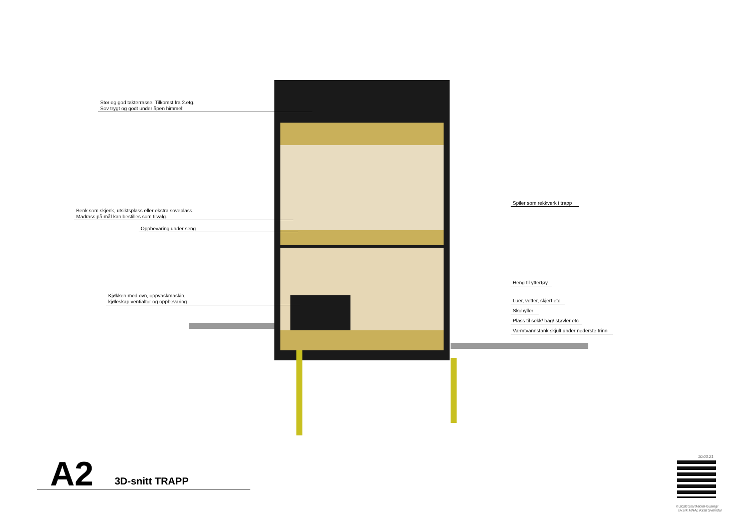Stor og god takterrasse. Tilkomst fra 2.etg.
Sov trygt og godt under åpen himmel!
Benk som skjenk, utsiktsplass eller ekstra soveplass.
Madrass på mål kan bestilles som tilvalg.
Oppbevaring under seng
Kjøkken med ovn, oppvaskmaskin,
kjøleskap ventialtor og oppbevaring
Spiler som rekkverk i trapp
Heng til yttertøy
Luer, votter, skjerf etc
Skohyller
Plass til sekk/ bag/ støvler etc
Varmtvannstank skjult under nederste trinn
A2 3D-snitt TRAPP
10.03.21
© 2020 StartMicroHousing/
siv.ark MNAL Kirsti Sveindal